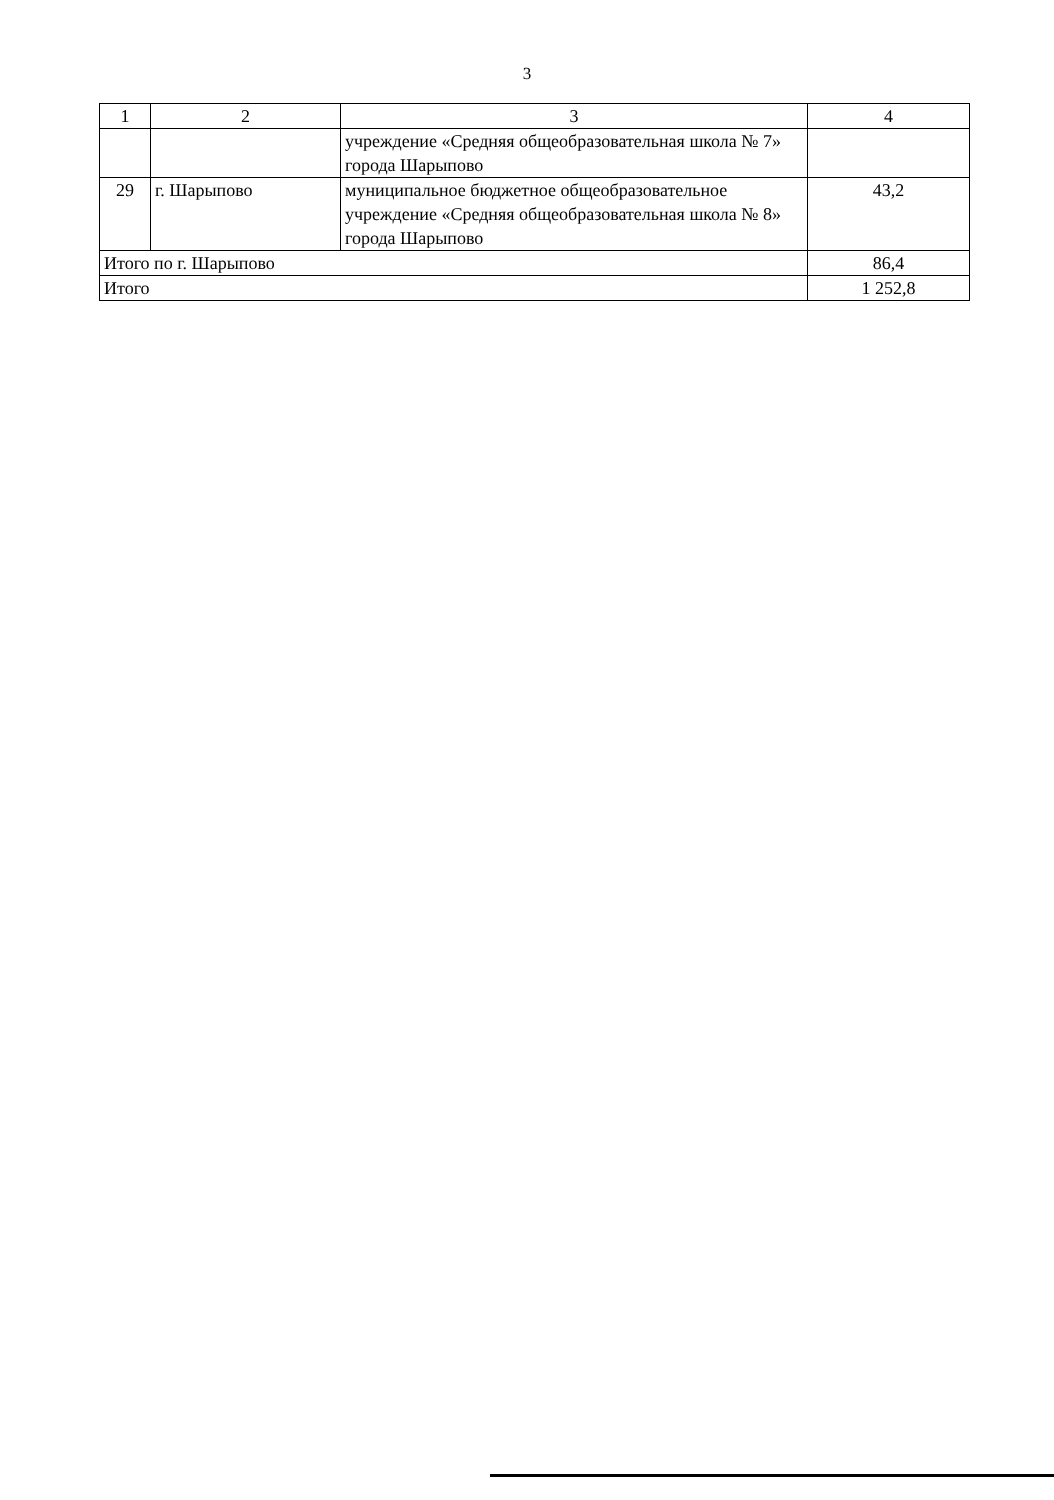3
| 1 | 2 | 3 | 4 |
| | | учреждение «Средняя общеобразовательная школа № 7» города Шарыпово | |
| 29 | г. Шарыпово | муниципальное бюджетное общеобразовательное учреждение «Средняя общеобразовательная школа № 8» города Шарыпово | 43,2 |
| Итого по г. Шарыпово | | | 86,4 |
| Итого | | | 1 252,8 |